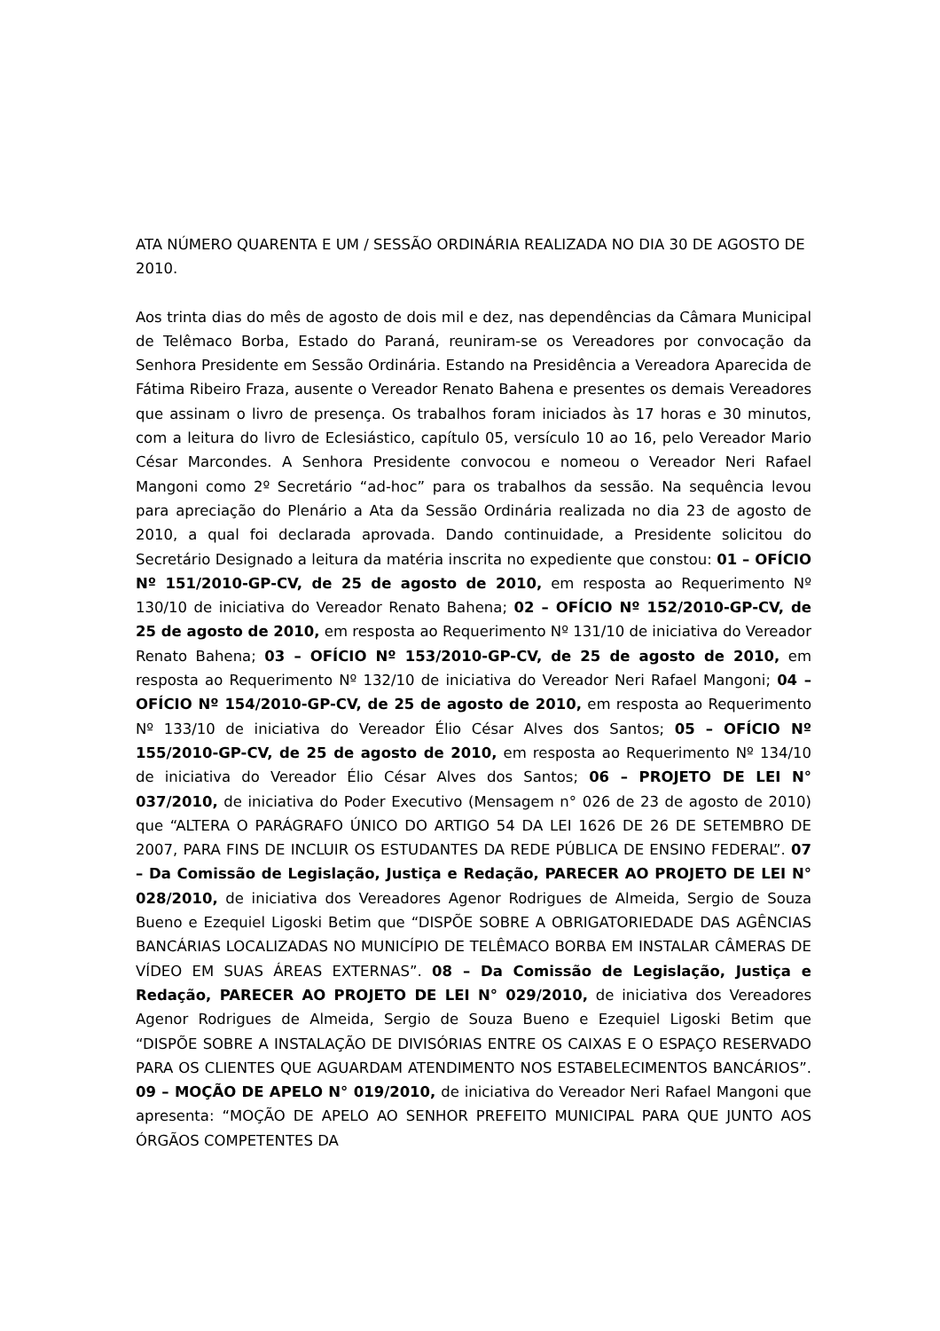ATA NÚMERO QUARENTA E UM / SESSÃO ORDINÁRIA REALIZADA NO DIA 30 DE AGOSTO DE 2010.
Aos trinta dias do mês de agosto de dois mil e dez, nas dependências da Câmara Municipal de Telêmaco Borba, Estado do Paraná, reuniram-se os Vereadores por convocação da Senhora Presidente em Sessão Ordinária. Estando na Presidência a Vereadora Aparecida de Fátima Ribeiro Fraza, ausente o Vereador Renato Bahena e presentes os demais Vereadores que assinam o livro de presença. Os trabalhos foram iniciados às 17 horas e 30 minutos, com a leitura do livro de Eclesiástico, capítulo 05, versículo 10 ao 16, pelo Vereador Mario César Marcondes. A Senhora Presidente convocou e nomeou o Vereador Neri Rafael Mangoni como 2º Secretário “ad-hoc” para os trabalhos da sessão. Na sequência levou para apreciação do Plenário a Ata da Sessão Ordinária realizada no dia 23 de agosto de 2010, a qual foi declarada aprovada. Dando continuidade, a Presidente solicitou do Secretário Designado a leitura da matéria inscrita no expediente que constou: 01 – OFÍCIO Nº 151/2010-GP-CV, de 25 de agosto de 2010, em resposta ao Requerimento Nº 130/10 de iniciativa do Vereador Renato Bahena; 02 – OFÍCIO Nº 152/2010-GP-CV, de 25 de agosto de 2010, em resposta ao Requerimento Nº 131/10 de iniciativa do Vereador Renato Bahena; 03 – OFÍCIO Nº 153/2010-GP-CV, de 25 de agosto de 2010, em resposta ao Requerimento Nº 132/10 de iniciativa do Vereador Neri Rafael Mangoni; 04 – OFÍCIO Nº 154/2010-GP-CV, de 25 de agosto de 2010, em resposta ao Requerimento Nº 133/10 de iniciativa do Vereador Élio César Alves dos Santos; 05 – OFÍCIO Nº 155/2010-GP-CV, de 25 de agosto de 2010, em resposta ao Requerimento Nº 134/10 de iniciativa do Vereador Élio César Alves dos Santos; 06 – PROJETO DE LEI N° 037/2010, de iniciativa do Poder Executivo (Mensagem n° 026 de 23 de agosto de 2010) que “ALTERA O PARÁGRAFO ÚNICO DO ARTIGO 54 DA LEI 1626 DE 26 DE SETEMBRO DE 2007, PARA FINS DE INCLUIR OS ESTUDANTES DA REDE PÚBLICA DE ENSINO FEDERAL”. 07 – Da Comissão de Legislação, Justiça e Redação, PARECER AO PROJETO DE LEI N° 028/2010, de iniciativa dos Vereadores Agenor Rodrigues de Almeida, Sergio de Souza Bueno e Ezequiel Ligoski Betim que “DISPÕE SOBRE A OBRIGATORIEDADE DAS AGÊNCIAS BANCÁRIAS LOCALIZADAS NO MUNICÍPIO DE TELÊMACO BORBA EM INSTALAR CÂMERAS DE VÍDEO EM SUAS ÁREAS EXTERNAS”. 08 – Da Comissão de Legislação, Justiça e Redação, PARECER AO PROJETO DE LEI N° 029/2010, de iniciativa dos Vereadores Agenor Rodrigues de Almeida, Sergio de Souza Bueno e Ezequiel Ligoski Betim que “DISPÕE SOBRE A INSTALAÇÃO DE DIVISÓRIAS ENTRE OS CAIXAS E O ESPAÇO RESERVADO PARA OS CLIENTES QUE AGUARDAM ATENDIMENTO NOS ESTABELECIMENTOS BANCÁRIOS”. 09 – MOÇÃO DE APELO N° 019/2010, de iniciativa do Vereador Neri Rafael Mangoni que apresenta: “MOÇÃO DE APELO AO SENHOR PREFEITO MUNICIPAL PARA QUE JUNTO AOS ÓRGÃOS COMPETENTES DA